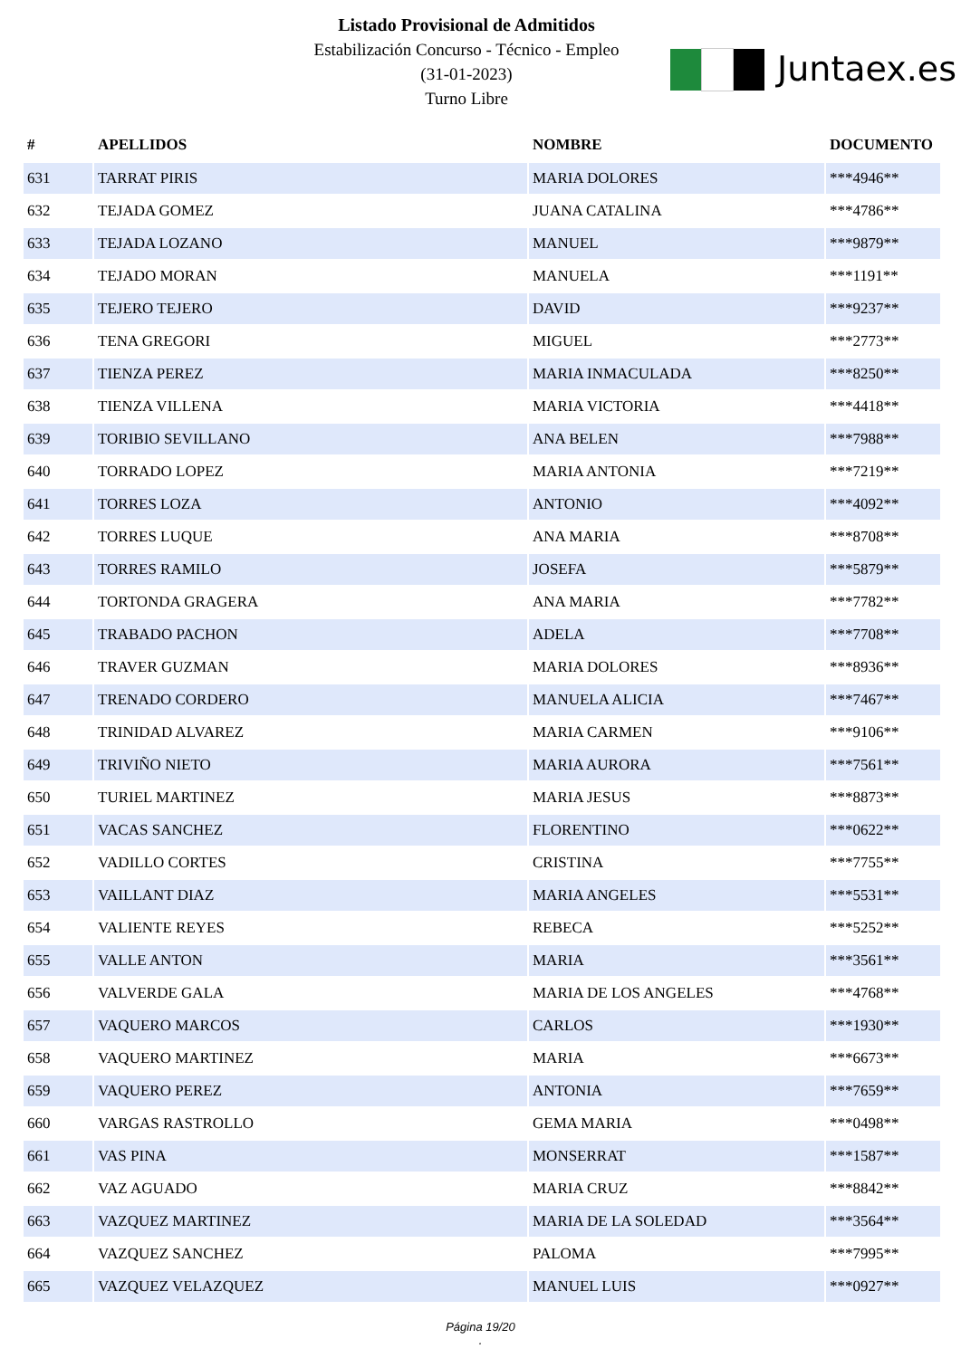Listado Provisional de Admitidos
Estabilización Concurso - Técnico - Empleo
(31-01-2023)
Turno Libre
Juntaex.es
| # | APELLIDOS | NOMBRE | DOCUMENTO |
| --- | --- | --- | --- |
| 631 | TARRAT PIRIS | MARIA DOLORES | ***4946** |
| 632 | TEJADA GOMEZ | JUANA CATALINA | ***4786** |
| 633 | TEJADA LOZANO | MANUEL | ***9879** |
| 634 | TEJADO MORAN | MANUELA | ***1191** |
| 635 | TEJERO TEJERO | DAVID | ***9237** |
| 636 | TENA GREGORI | MIGUEL | ***2773** |
| 637 | TIENZA PEREZ | MARIA INMACULADA | ***8250** |
| 638 | TIENZA VILLENA | MARIA VICTORIA | ***4418** |
| 639 | TORIBIO SEVILLANO | ANA BELEN | ***7988** |
| 640 | TORRADO LOPEZ | MARIA ANTONIA | ***7219** |
| 641 | TORRES LOZA | ANTONIO | ***4092** |
| 642 | TORRES LUQUE | ANA MARIA | ***8708** |
| 643 | TORRES RAMILO | JOSEFA | ***5879** |
| 644 | TORTONDA GRAGERA | ANA MARIA | ***7782** |
| 645 | TRABADO PACHON | ADELA | ***7708** |
| 646 | TRAVER GUZMAN | MARIA DOLORES | ***8936** |
| 647 | TRENADO CORDERO | MANUELA ALICIA | ***7467** |
| 648 | TRINIDAD ALVAREZ | MARIA CARMEN | ***9106** |
| 649 | TRIVIÑO NIETO | MARIA AURORA | ***7561** |
| 650 | TURIEL MARTINEZ | MARIA JESUS | ***8873** |
| 651 | VACAS SANCHEZ | FLORENTINO | ***0622** |
| 652 | VADILLO CORTES | CRISTINA | ***7755** |
| 653 | VAILLANT DIAZ | MARIA ANGELES | ***5531** |
| 654 | VALIENTE REYES | REBECA | ***5252** |
| 655 | VALLE ANTON | MARIA | ***3561** |
| 656 | VALVERDE GALA | MARIA DE LOS ANGELES | ***4768** |
| 657 | VAQUERO MARCOS | CARLOS | ***1930** |
| 658 | VAQUERO MARTINEZ | MARIA | ***6673** |
| 659 | VAQUERO PEREZ | ANTONIA | ***7659** |
| 660 | VARGAS RASTROLLO | GEMA MARIA | ***0498** |
| 661 | VAS PINA | MONSERRAT | ***1587** |
| 662 | VAZ AGUADO | MARIA CRUZ | ***8842** |
| 663 | VAZQUEZ MARTINEZ | MARIA DE LA SOLEDAD | ***3564** |
| 664 | VAZQUEZ SANCHEZ | PALOMA | ***7995** |
| 665 | VAZQUEZ VELAZQUEZ | MANUEL LUIS | ***0927** |
Página 19/20
.